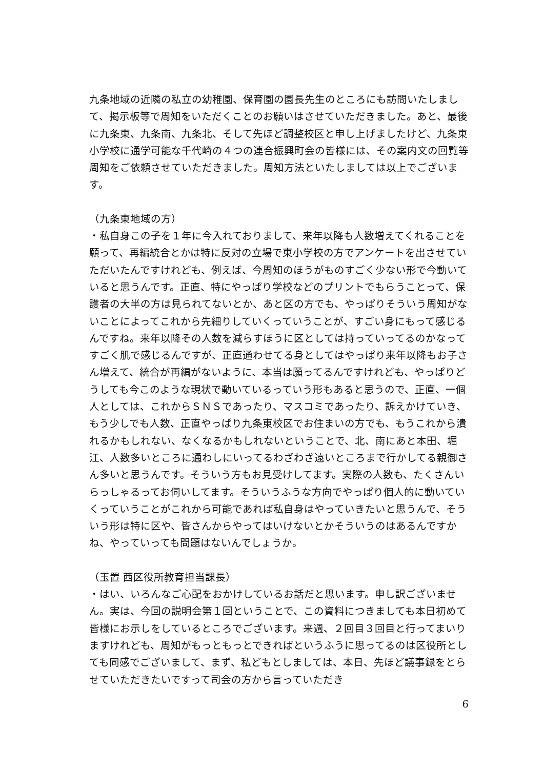九条地域の近隣の私立の幼稚園、保育園の園長先生のところにも訪問いたしまして、掲示板等で周知をいただくことのお願いはさせていただきました。あと、最後に九条東、九条南、九条北、そして先ほど調整校区と申し上げましたけど、九条東小学校に通学可能な千代崎の４つの連合振興町会の皆様には、その案内文の回覧等周知をご依頼させていただきました。周知方法といたしましては以上でございます。
（九条東地域の方）
・私自身この子を１年に今入れておりまして、来年以降も人数増えてくれることを願って、再編統合とかは特に反対の立場で東小学校の方でアンケートを出させていただいたんですけれども、例えば、今周知のほうがものすごく少ない形で今動いていると思うんです。正直、特にやっぱり学校などのプリントでもらうことって、保護者の大半の方は見られてないとか、あと区の方でも、やっぱりそういう周知がないことによってこれから先細りしていくっていうことが、すごい身にもって感じるんですね。来年以降その人数を減らすほうに区としては持っていってるのかなってすごく肌で感じるんですが、正直通わせてる身としてはやっぱり来年以降もお子さん増えて、統合が再編がないように、本当は願ってるんですけれども、やっぱりどうしても今このような現状で動いているっていう形もあると思うので、正直、一個人としては、これからＳＮＳであったり、マスコミであったり、訴えかけていき、もう少しでも人数、正直やっぱり九条東校区でお住まいの方でも、もうこれから潰れるかもしれない、なくなるかもしれないということで、北、南にあと本田、堀江、人数多いところに通わしにいってるわざわざ遠いところまで行かしてる親御さん多いと思うんです。そういう方もお見受けしてます。実際の人数も、たくさんいらっしゃるってお伺いしてます。そういうふうな方向でやっぱり個人的に動いていくっていうことがこれから可能であれば私自身はやっていきたいと思うんで、そういう形は特に区や、皆さんからやってはいけないとかそういうのはあるんですかね、やっていっても問題はないんでしょうか。
（玉置 西区役所教育担当課長）
・はい、いろんなご心配をおかけしているお話だと思います。申し訳ございません。実は、今回の説明会第１回ということで、この資料につきましても本日初めて皆様にお示しをしているところでございます。来週、２回目３回目と行ってまいりますけれども、周知がもっともっとできればというふうに思ってるのは区役所としても同感でございまして、まず、私どもとしましては、本日、先ほど議事録をとらせていただきたいですって司会の方から言っていただき
6